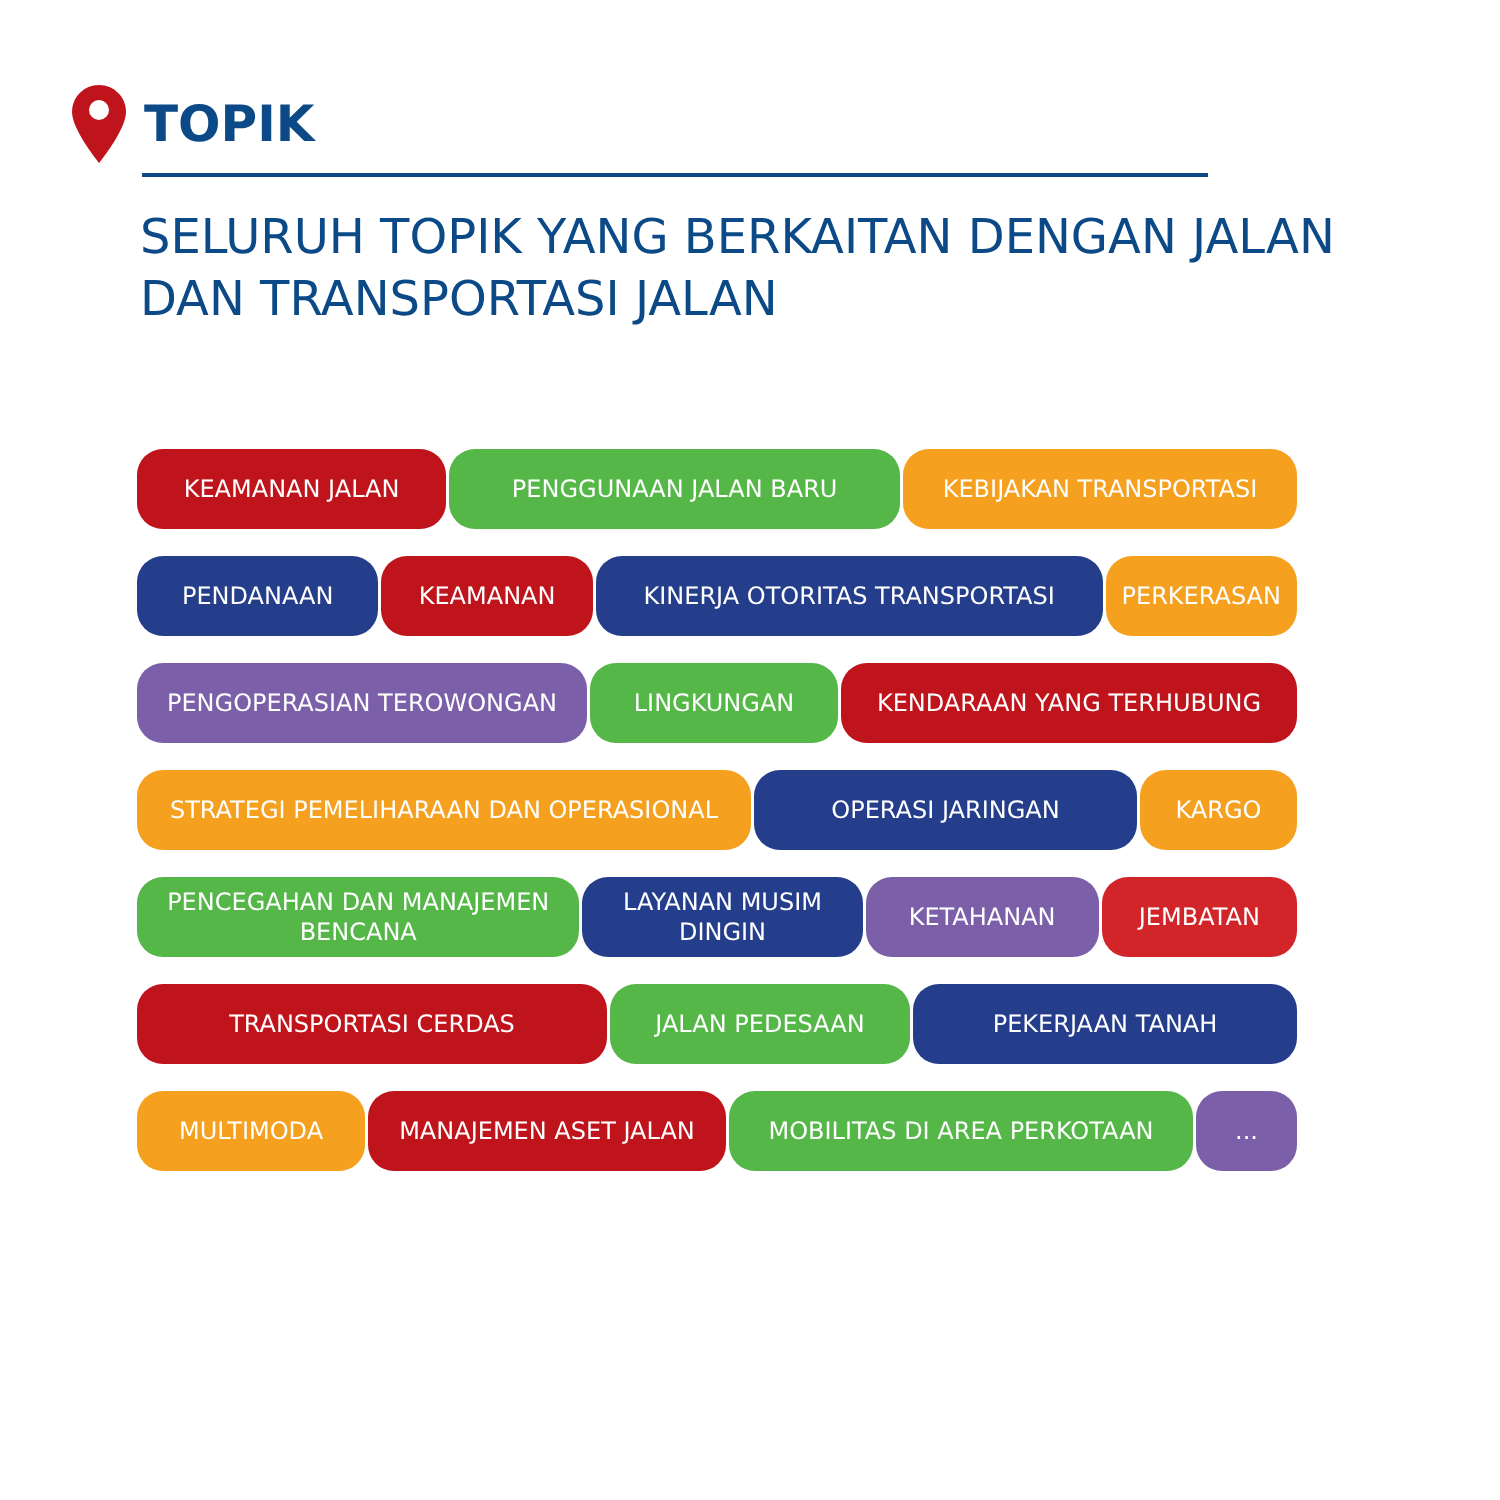TOPIK
SELURUH TOPIK YANG BERKAITAN DENGAN JALAN DAN TRANSPORTASI JALAN
KEAMANAN JALAN PENGGUNAAN JALAN BARU KEBIJAKAN TRANSPORTASI
PENDANAAN KEAMANAN KINERJA OTORITAS TRANSPORTASI PERKERASAN
PENGOPERASIAN TEROWONGAN LINGKUNGAN KENDARAAN YANG TERHUBUNG
STRATEGI PEMELIHARAAN DAN OPERASIONAL OPERASI JARINGAN KARGO
PENCEGAHAN DAN MANAJEMEN
BENCANA
LAYANAN MUSIM
DINGIN
KETAHANAN JEMBATAN
TRANSPORTASI CERDAS JALAN PEDESAAN PEKERJAAN TANAH
MULTIMODA MANAJEMEN ASET JALAN MOBILITAS DI AREA PERKOTAAN ...